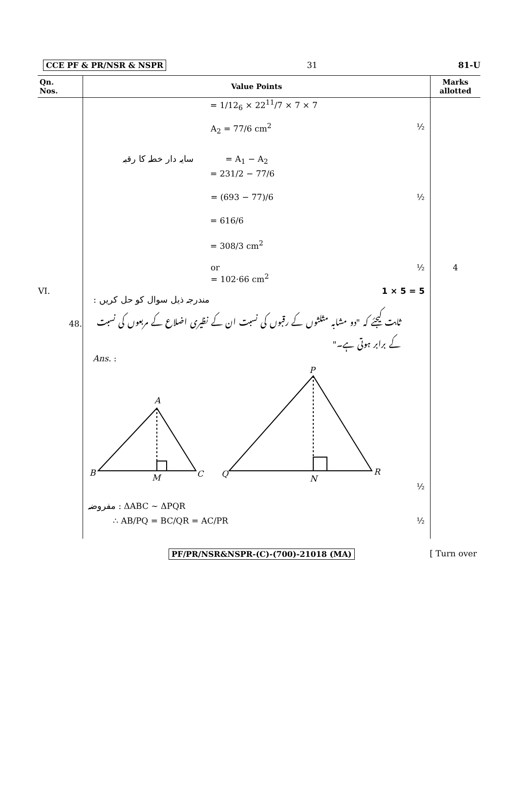CCE PF & PR/NSR & NSPR 31 81-U
| Qn. Nos. | Value Points | Marks allotted |
| --- | --- | --- |
| | = 1/12<sub>6</sub> × 22<sup>11</sup>/7 × 7 × 7 | |
| | A<sub>2</sub> = 77/6 cm<sup>2</sup> ½ | |
| | سایہ دار خطہ کا رقبہ = A<sub>1</sub> − A<sub>2</sub> | |
| | = 231/2 − 77/6 | |
| | = (693 − 77)/6 ½ | |
| | = 616/6 | |
| | = 308/3 cm<sup>2</sup> | |
| | or = 102·66 cm<sup>2</sup> ½ | 4 |
| VI. | مندرجہ ذیل سوال کو حل کریں : 1 × 5 = 5 | |
| 48. | ثابت کیجئے کہ "دو مشابہ مثلثوں کے رقبوں کی نسبت ان کے نظیری اضلاع کے مربعوں کی نسبت کے برابر ہوتی ہے۔" | |
| | Ans. : | |
| | A B M C P Q N R ½ | |
| | مفروضہ : ΔABC ~ ΔPQR | |
| | ∴ AB/PQ = BC/QR = AC/PR ½ | |
PF/PR/NSR&NSPR-(C)-(700)-21018 (MA) [ Turn over